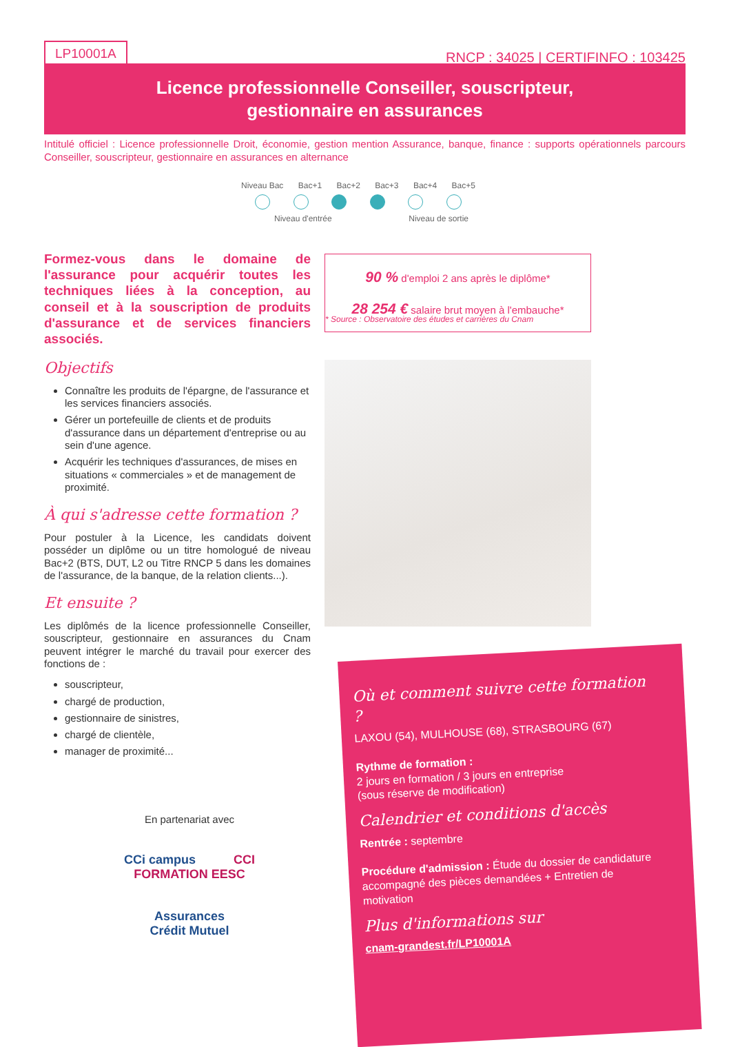LP10001A
RNCP : 34025 | CERTIFINFO : 103425
Licence professionnelle Conseiller, souscripteur,
gestionnaire en assurances
Intitulé officiel : Licence professionnelle Droit, économie, gestion mention Assurance, banque, finance : supports opérationnels parcours Conseiller, souscripteur, gestionnaire en assurances en alternance
Niveau Bac Bac+1 Bac+2 Bac+3 Bac+4 Bac+5
Niveau d'entrée Niveau de sortie
Formez-vous dans le domaine de l'assurance pour acquérir toutes les techniques liées à la conception, au conseil et à la souscription de produits d'assurance et de services financiers associés.
Objectifs
Connaître les produits de l'épargne, de l'assurance et les services financiers associés.
Gérer un portefeuille de clients et de produits d'assurance dans un département d'entreprise ou au sein d'une agence.
Acquérir les techniques d'assurances, de mises en situations « commerciales » et de management de proximité.
À qui s'adresse cette formation ?
Pour postuler à la Licence, les candidats doivent posséder un diplôme ou un titre homologué de niveau Bac+2 (BTS, DUT, L2 ou Titre RNCP 5 dans les domaines de l'assurance, de la banque, de la relation clients...).
Et ensuite ?
Les diplômés de la licence professionnelle Conseiller, souscripteur, gestionnaire en assurances du Cnam peuvent intégrer le marché du travail pour exercer des fonctions de :
souscripteur,
chargé de production,
gestionnaire de sinistres,
chargé de clientèle,
manager de proximité...
90 % d'emploi 2 ans après le diplôme*
28 254 € salaire brut moyen à l'embauche*
* Source : Observatoire des études et carrières du Cnam
Où et comment suivre cette formation ?
LAXOU (54), MULHOUSE (68), STRASBOURG (67)
Rythme de formation :
2 jours en formation / 3 jours en entreprise
(sous réserve de modification)
Calendrier et conditions d'accès
Rentrée : septembre
Procédure d'admission : Étude du dossier de candidature accompagné des pièces demandées + Entretien de motivation
Plus d'informations sur
cnam-grandest.fr/LP10001A
En partenariat avec
CCi campus CCI FORMATION EESC
Assurances
Crédit Mutuel